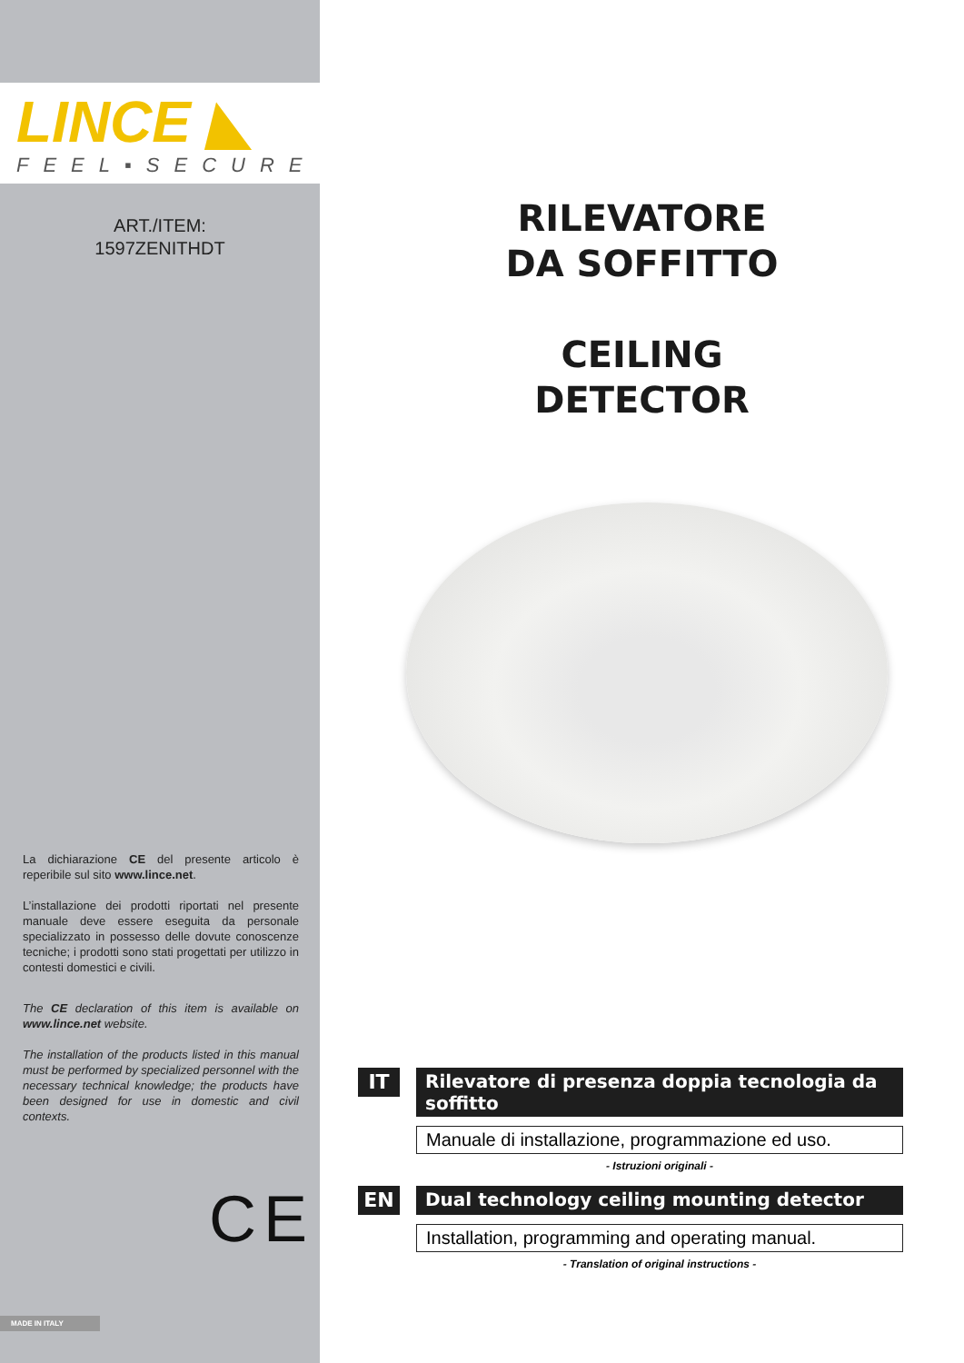LINCE ◣
FEEL▪SECURE
ART./ITEM:
1597ZENITHDT
La dichiarazione CE del presente articolo è reperibile sul sito www.lince.net.
L’installazione dei prodotti riportati nel presente manuale deve essere eseguita da personale specializzato in possesso delle dovute conoscenze tecniche; i prodotti sono stati progettati per utilizzo in contesti domestici e civili.
The CE declaration of this item is available on www.lince.net website.
The installation of the products listed in this manual must be performed by specialized personnel with the necessary technical knowledge; the products have been designed for use in domestic and civil contexts.
CE
MADE IN ITALY
RILEVATORE
DA SOFFITTO
CEILING
DETECTOR
IT
Rilevatore di presenza doppia tecnologia da soffitto
Manuale di installazione, programmazione ed uso.
- Istruzioni originali -
EN
Dual technology ceiling mounting detector
Installation, programming and operating manual.
- Translation of original instructions -